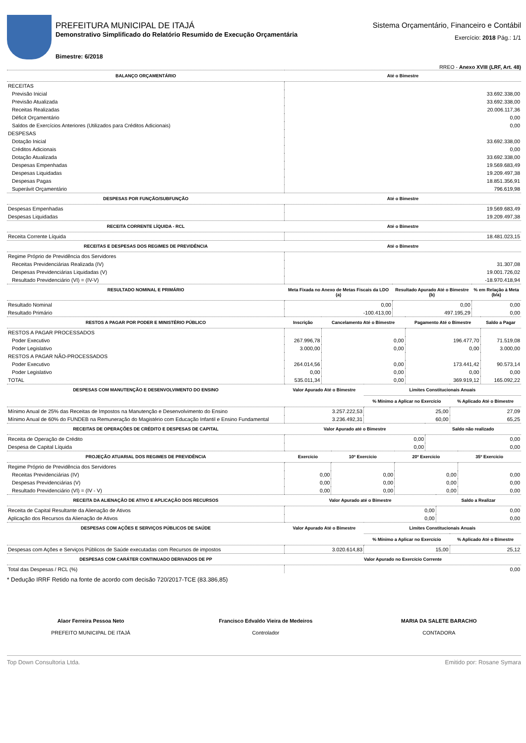PREFEITURA MUNICIPAL DE ITAJÁ
Demonstrativo Simplificado do Relatório Resumido de Execução Orçamentária
Bimestre: 6/2018
Sistema Orçamentário, Financeiro e Contábil
Exercício: 2018 Pág.: 1/1
RREO - Anexo XVIII (LRF, Art. 48)
| BALANÇO ORÇAMENTÁRIO | Até o Bimestre |
| --- | --- |
| RECEITAS | |
| Previsão Inicial | 33.692.338,00 |
| Previsão Atualizada | 33.692.338,00 |
| Receitas Realizadas | 20.006.117,36 |
| Déficit Orçamentário | 0,00 |
| Saldos de Exercícios Anteriores (Utilizados para Créditos Adicionais) | 0,00 |
| DESPESAS | |
| Dotação Inicial | 33.692.338,00 |
| Créditos Adicionais | 0,00 |
| Dotação Atualizada | 33.692.338,00 |
| Despesas Empenhadas | 19.569.683,49 |
| Despesas Liquidadas | 19.209.497,38 |
| Despesas Pagas | 18.851.356,91 |
| Superávit Orçamentário | 796.619,98 |
| DESPESAS POR FUNÇÃO/SUBFUNÇÃO | Até o Bimestre |
| Despesas Empenhadas | 19.569.683,49 |
| Despesas Liquidadas | 19.209.497,38 |
| RECEITA CORRENTE LÍQUIDA - RCL | Até o Bimestre |
| Receita Corrente Líquida | 18.481.023,15 |
| RECEITAS E DESPESAS DOS REGIMES DE PREVIDÊNCIA | Até o Bimestre |
| Regime Próprio de Previdência dos Servidores | |
| Receitas Previdenciárias Realizada (IV) | 31.307,08 |
| Despesas Previdenciárias Liquidadas (V) | 19.001.726,02 |
| Resultado Previdenciário (VI) = (IV-V) | -18.970.418,94 |
| RESULTADO NOMINAL E PRIMÁRIO | Meta Fixada no Anexo de Metas Fiscais da LDO (a) | Resultado Apurado Até o Bimestre (b) | % em Relação à Meta (b/a) |
| --- | --- | --- | --- |
| Resultado Nominal | 0,00 | 0,00 | 0,00 |
| Resultado Primário | -100.413,00 | 497.195,29 | 0,00 |
| RESTOS A PAGAR POR PODER E MINISTÉRIO PÚBLICO | Inscrição | Cancelamento Até o Bimestre | Pagamento Até o Bimestre | Saldo a Pagar |
| --- | --- | --- | --- | --- |
| RESTOS A PAGAR PROCESSADOS | | | | |
| Poder Executivo | 267.996,78 | 0,00 | 196.477,70 | 71.519,08 |
| Poder Legislativo | 3.000,00 | 0,00 | 0,00 | 3.000,00 |
| RESTOS A PAGAR NÃO-PROCESSADOS | | | | |
| Poder Executivo | 264.014,56 | 0,00 | 173.441,42 | 90.573,14 |
| Poder Legislativo | 0,00 | 0,00 | 0,00 | 0,00 |
| TOTAL | 535.011,34 | 0,00 | 369.919,12 | 165.092,22 |
| DESPESAS COM MANUTENÇÃO E DESENVOLVIMENTO DO ENSINO | Valor Apurado Até o Bimestre | Limites Constitucionais Anuais | |
| --- | --- | --- | --- |
| | | % Mínimo a Aplicar no Exercício | % Aplicado Até o Bimestre |
| Mínimo Anual de 25% das Receitas de Impostos na Manutenção e Desenvolvimento do Ensino | 3.257.222,53 | 25,00 | 27,09 |
| Mínimo Anual de 60% do FUNDEB na Remuneração do Magistério com Educação Infantil e Ensino Fundamental | 3.236.492,31 | 60,00 | 65,25 |
| RECEITAS DE OPERAÇÕES DE CRÉDITO E DESPESAS DE CAPITAL | Valor Apurado até o Bimestre | Saldo não realizado |
| --- | --- | --- |
| Receita de Operação de Crédito | 0,00 | 0,00 |
| Despesa de Capital Líquida | 0,00 | 0,00 |
| PROJEÇÃO ATUARIAL DOS REGIMES DE PREVIDÊNCIA | Exercício | 10º Exercício | 20º Exercício | 35º Exercício |
| --- | --- | --- | --- | --- |
| Regime Próprio de Previdência dos Servidores | | | | |
| Receitas Previdenciárias (IV) | 0,00 | 0,00 | 0,00 | 0,00 |
| Despesas Previdenciárias (V) | 0,00 | 0,00 | 0,00 | 0,00 |
| Resultado Previdenciário (VI) = (IV - V) | 0,00 | 0,00 | 0,00 | 0,00 |
| RECEITA DA ALIENAÇÃO DE ATIVO E APLICAÇÃO DOS RECURSOS | Valor Apurado até o Bimestre | Saldo a Realizar |
| --- | --- | --- |
| Receita de Capital Resultante da Alienação de Ativos | 0,00 | 0,00 |
| Aplicação dos Recursos da Alienação de Ativos | 0,00 | 0,00 |
| DESPESAS COM AÇÕES E SERVIÇOS PÚBLICOS DE SAÚDE | Valor Apurado Até o Bimestre | Limites Constitucionais Anuais | |
| --- | --- | --- | --- |
| | | % Mínimo a Aplicar no Exercício | % Aplicado Até o Bimestre |
| Despesas com Ações e Serviços Públicos de Saúde executadas com Recursos de impostos | 3.020.614,83 | 15,00 | 25,12 |
| DESPESAS COM CARÁTER CONTINUADO DERIVADOS DE PP | Valor Apurado no Exercício Corrente |
| --- | --- |
| Total das Despesas / RCL (%) | 0,00 |
* Dedução IRRF Retido na fonte de acordo com decisão 720/2017-TCE (83.386,85)
Alaor Ferreira Pessoa Neto
PREFEITO MUNICIPAL DE ITAJÁ
Francisco Edvaldo Vieira de Medeiros
Controlador
MARIA DA SALETE BARACHO
CONTADORA
Top Down Consultoria Ltda. Emitido por: Rosane Symara